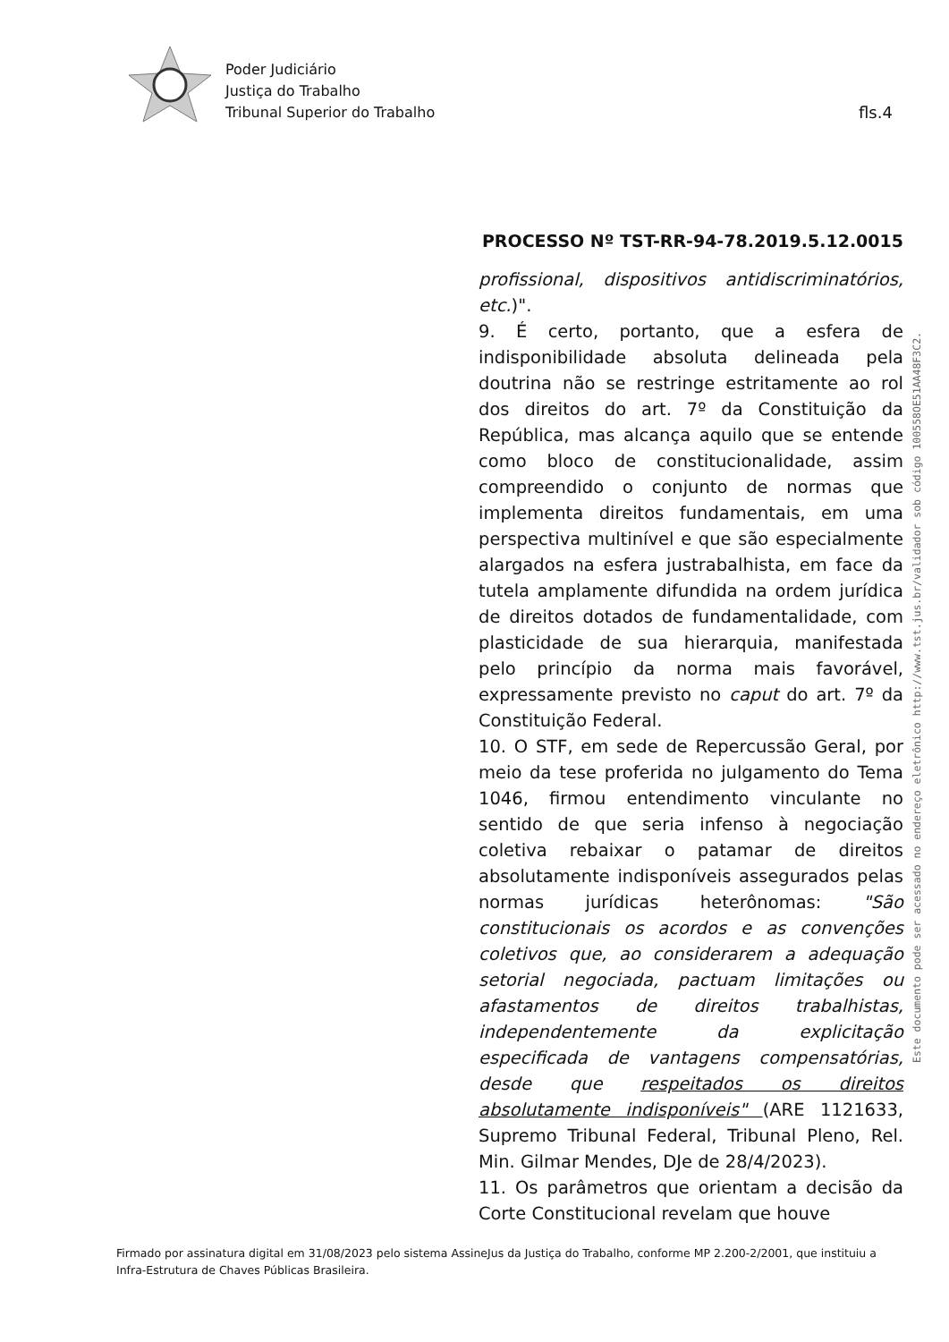Poder Judiciário
Justiça do Trabalho
Tribunal Superior do Trabalho
fls.4
PROCESSO Nº TST-RR-94-78.2019.5.12.0015
profissional, dispositivos antidiscriminatórios, etc.)".
9. É certo, portanto, que a esfera de indisponibilidade absoluta delineada pela doutrina não se restringe estritamente ao rol dos direitos do art. 7º da Constituição da República, mas alcança aquilo que se entende como bloco de constitucionalidade, assim compreendido o conjunto de normas que implementa direitos fundamentais, em uma perspectiva multinível e que são especialmente alargados na esfera justrabalhista, em face da tutela amplamente difundida na ordem jurídica de direitos dotados de fundamentalidade, com plasticidade de sua hierarquia, manifestada pelo princípio da norma mais favorável, expressamente previsto no caput do art. 7º da Constituição Federal.
10. O STF, em sede de Repercussão Geral, por meio da tese proferida no julgamento do Tema 1046, firmou entendimento vinculante no sentido de que seria infenso à negociação coletiva rebaixar o patamar de direitos absolutamente indisponíveis assegurados pelas normas jurídicas heterônomas: "São constitucionais os acordos e as convenções coletivos que, ao considerarem a adequação setorial negociada, pactuam limitações ou afastamentos de direitos trabalhistas, independentemente da explicitação especificada de vantagens compensatórias, desde que respeitados os direitos absolutamente indisponíveis" (ARE 1121633, Supremo Tribunal Federal, Tribunal Pleno, Rel. Min. Gilmar Mendes, DJe de 28/4/2023).
11. Os parâmetros que orientam a decisão da Corte Constitucional revelam que houve
Este documento pode ser acessado no endereço eletrônico http://www.tst.jus.br/validador sob código 100558OE51AA48F3C2.
Firmado por assinatura digital em 31/08/2023 pelo sistema AssineJus da Justiça do Trabalho, conforme MP 2.200-2/2001, que instituiu a Infra-Estrutura de Chaves Públicas Brasileira.